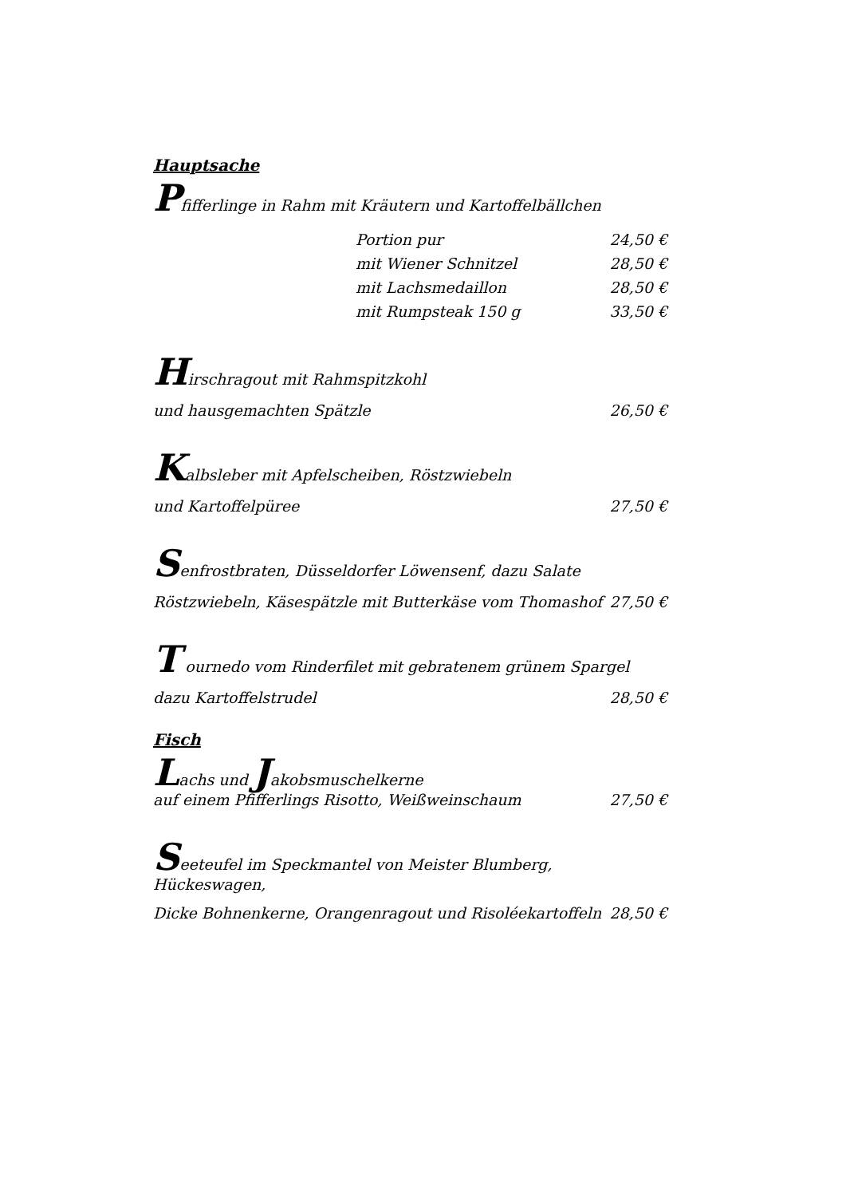Hauptsache
Pfifferlinge in Rahm mit Kräutern und Kartoffelbällchen
Portion pur 24,50 €
mit Wiener Schnitzel 28,50 €
mit Lachsmedaillon 28,50 €
mit Rumpsteak 150 g 33,50 €
Hirschragout mit Rahmspitzkohl
und hausgemachten Spätzle 26,50 €
Kalbsleber mit Apfelscheiben, Röstzwiebeln
und Kartoffelpüree 27,50 €
Senfrostbraten, Düsseldorfer Löwensenf, dazu Salate
Röstzwiebeln, Käsespätzle mit Butterkäse vom Thomashof 27,50 €
T ournedo vom Rinderfilet mit gebratenem grünem Spargel
dazu Kartoffelstrudel 28,50 €
Fisch
Lachs und Jakobsmuschelkerne
auf einem Pfifferlings Risotto, Weißweinschaum 27,50 €
Seeteufel im Speckmantel von Meister Blumberg, Hückeswagen,
Dicke Bohnenkerne, Orangenragout und Risoléekartoffeln 28,50 €